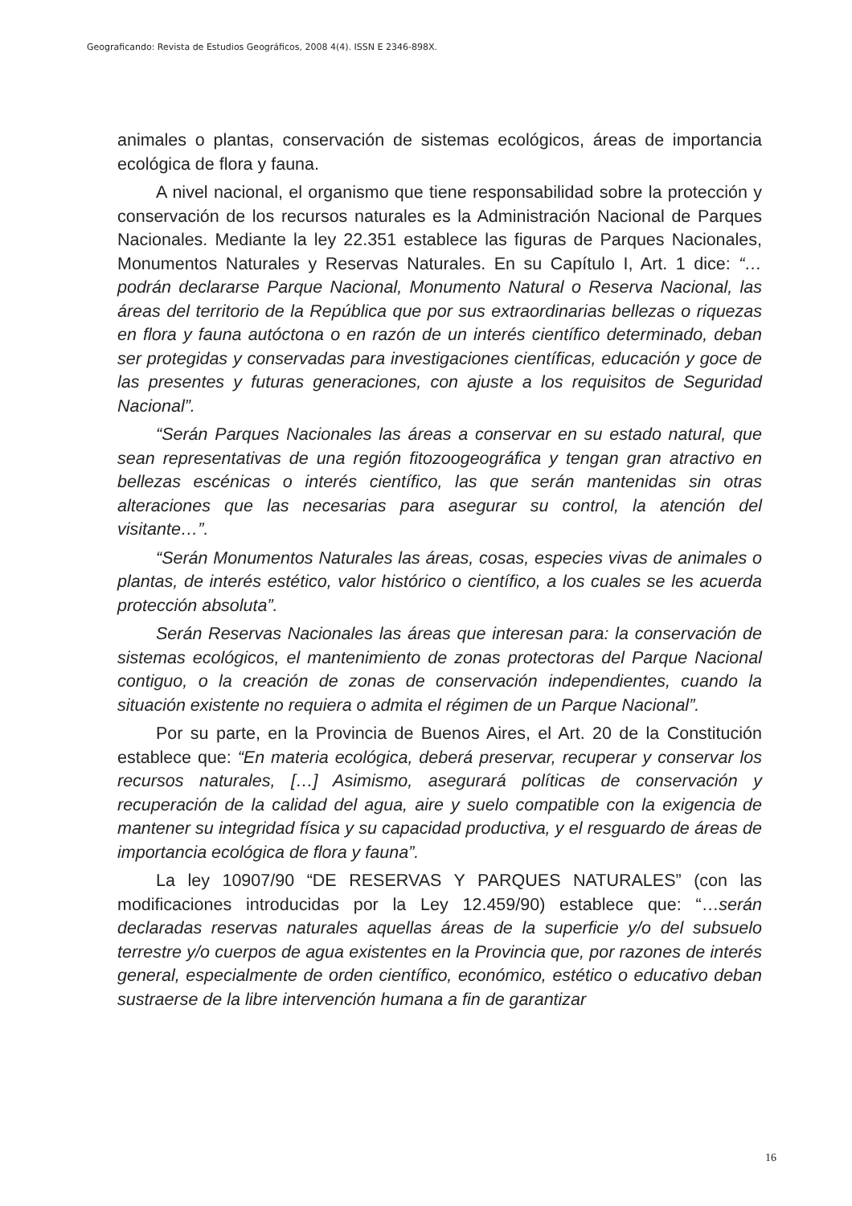Geograficando: Revista de Estudios Geográficos, 2008 4(4). ISSN E 2346-898X.
animales o plantas, conservación de sistemas ecológicos, áreas de importancia ecológica de flora y fauna.
A nivel nacional, el organismo que tiene responsabilidad sobre la protección y conservación de los recursos naturales es la Administración Nacional de Parques Nacionales. Mediante la ley 22.351 establece las figuras de Parques Nacionales, Monumentos Naturales y Reservas Naturales. En su Capítulo I, Art. 1 dice: “… podrán declararse Parque Nacional, Monumento Natural o Reserva Nacional, las áreas del territorio de la República que por sus extraordinarias bellezas o riquezas en flora y fauna autóctona o en razón de un interés científico determinado, deban ser protegidas y conservadas para investigaciones científicas, educación y goce de las presentes y futuras generaciones, con ajuste a los requisitos de Seguridad Nacional”.
“Serán Parques Nacionales las áreas a conservar en su estado natural, que sean representativas de una región fitozoogeográfica y tengan gran atractivo en bellezas escénicas o interés científico, las que serán mantenidas sin otras alteraciones que las necesarias para asegurar su control, la atención del visitante…”.
“Serán Monumentos Naturales las áreas, cosas, especies vivas de animales o plantas, de interés estético, valor histórico o científico, a los cuales se les acuerda protección absoluta”.
Serán Reservas Nacionales las áreas que interesan para: la conservación de sistemas ecológicos, el mantenimiento de zonas protectoras del Parque Nacional contiguo, o la creación de zonas de conservación independientes, cuando la situación existente no requiera o admita el régimen de un Parque Nacional”.
Por su parte, en la Provincia de Buenos Aires, el Art. 20 de la Constitución establece que: “En materia ecológica, deberá preservar, recuperar y conservar los recursos naturales, […] Asimismo, asegurará políticas de conservación y recuperación de la calidad del agua, aire y suelo compatible con la exigencia de mantener su integridad física y su capacidad productiva, y el resguardo de áreas de importancia ecológica de flora y fauna”.
La ley 10907/90 “DE RESERVAS Y PARQUES NATURALES” (con las modificaciones introducidas por la Ley 12.459/90) establece que: “…serán declaradas reservas naturales aquellas áreas de la superficie y/o del subsuelo terrestre y/o cuerpos de agua existentes en la Provincia que, por razones de interés general, especialmente de orden científico, económico, estético o educativo deban sustraerse de la libre intervención humana a fin de garantizar
16